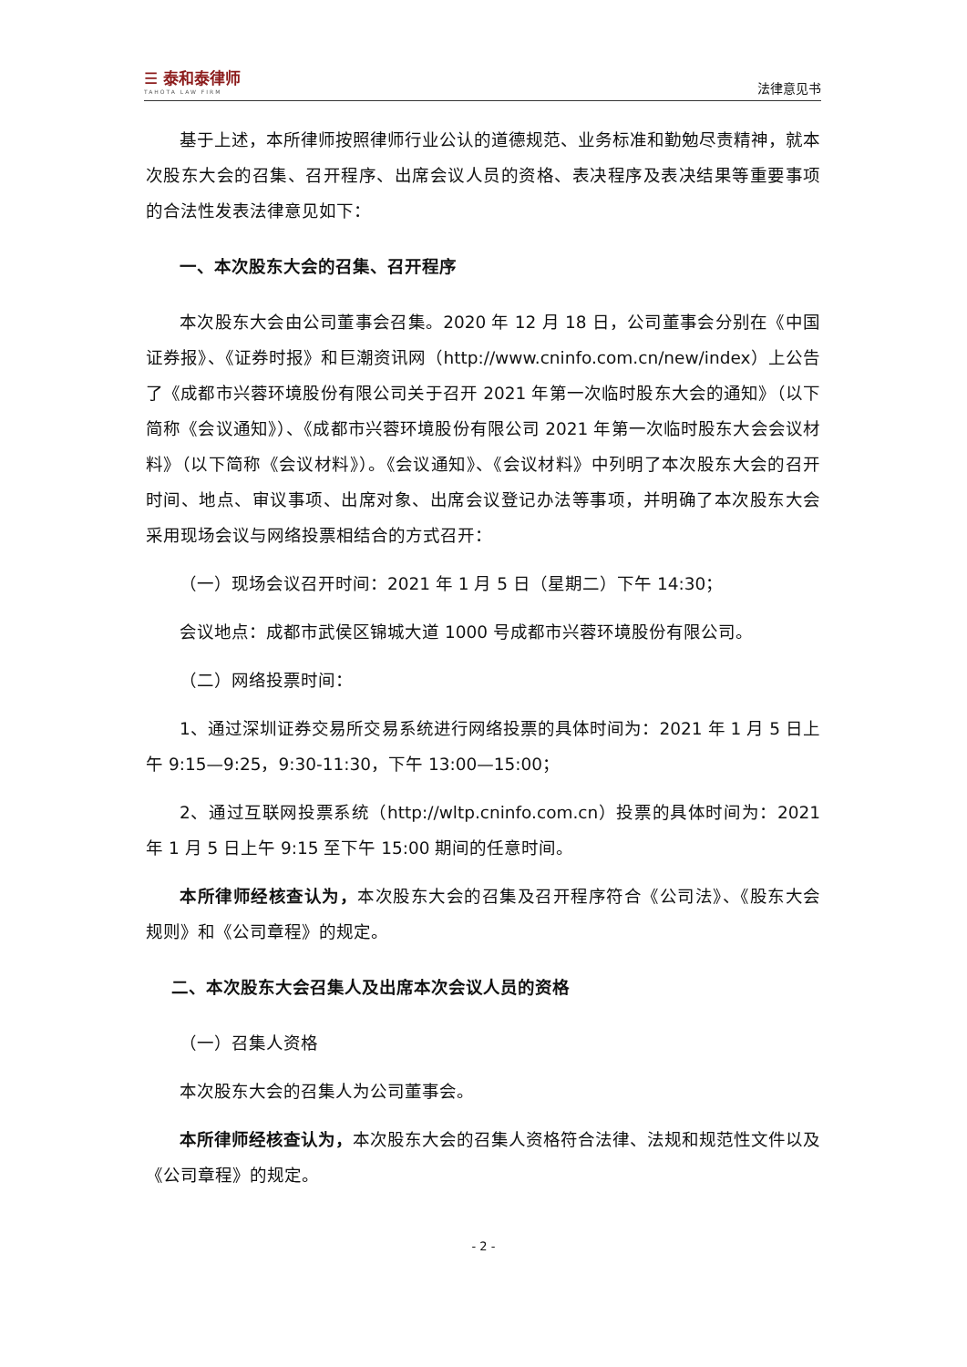☰ 泰和泰律师
TAHOTA LAW FIRM
法律意见书
基于上述，本所律师按照律师行业公认的道德规范、业务标准和勤勉尽责精神，就本次股东大会的召集、召开程序、出席会议人员的资格、表决程序及表决结果等重要事项的合法性发表法律意见如下：
一、本次股东大会的召集、召开程序
本次股东大会由公司董事会召集。2020 年 12 月 18 日，公司董事会分别在《中国证券报》、《证券时报》和巨潮资讯网（http://www.cninfo.com.cn/new/index）上公告了《成都市兴蓉环境股份有限公司关于召开 2021 年第一次临时股东大会的通知》（以下简称《会议通知》）、《成都市兴蓉环境股份有限公司 2021 年第一次临时股东大会会议材料》（以下简称《会议材料》）。《会议通知》、《会议材料》中列明了本次股东大会的召开时间、地点、审议事项、出席对象、出席会议登记办法等事项，并明确了本次股东大会采用现场会议与网络投票相结合的方式召开：
（一）现场会议召开时间：2021 年 1 月 5 日（星期二）下午 14:30；
会议地点：成都市武侯区锦城大道 1000 号成都市兴蓉环境股份有限公司。
（二）网络投票时间：
1、通过深圳证券交易所交易系统进行网络投票的具体时间为：2021 年 1 月 5 日上午 9:15—9:25，9:30-11:30，下午 13:00—15:00；
2、通过互联网投票系统（http://wltp.cninfo.com.cn）投票的具体时间为：2021 年 1 月 5 日上午 9:15 至下午 15:00 期间的任意时间。
本所律师经核查认为，本次股东大会的召集及召开程序符合《公司法》、《股东大会规则》和《公司章程》的规定。
二、本次股东大会召集人及出席本次会议人员的资格
（一）召集人资格
本次股东大会的召集人为公司董事会。
本所律师经核查认为，本次股东大会的召集人资格符合法律、法规和规范性文件以及《公司章程》的规定。
- 2 -